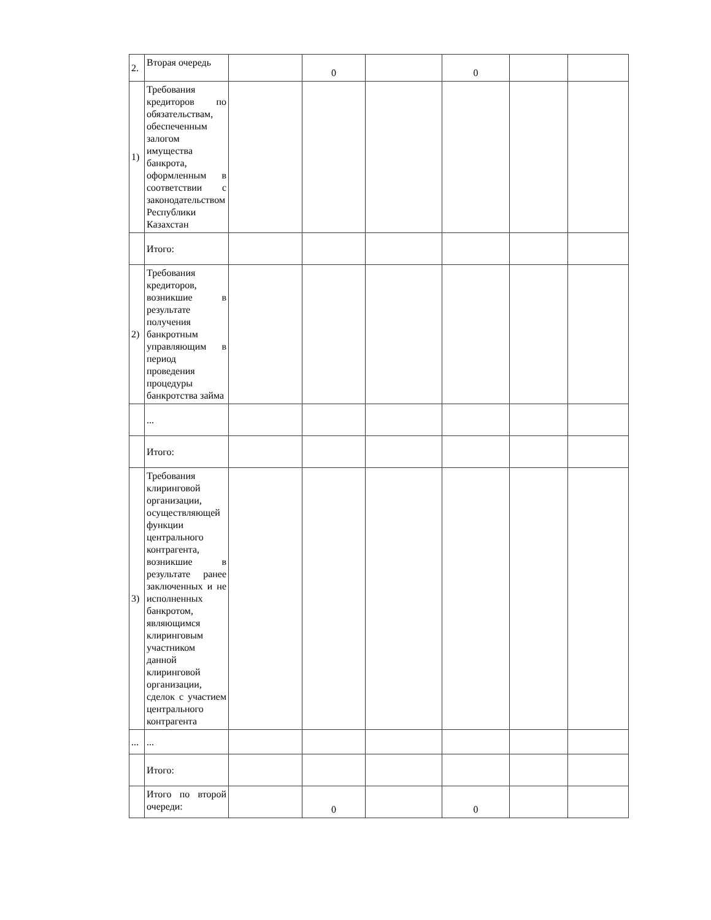| 2. | Вторая очередь | | 0 | | 0 | | |
| 1) | Требования кредиторов по обязательствам, обеспеченным залогом имущества банкрота, оформленным в соответствии с законодательством Республики Казахстан | | | | | | |
| | Итого: | | | | | | |
| 2) | Требования кредиторов, возникшие в результате получения банкротным управляющим в период проведения процедуры банкротства займа | | | | | | |
| | ... | | | | | | |
| | Итого: | | | | | | |
| 3) | Требования клиринговой организации, осуществляющей функции центрального контрагента, возникшие в результате ранее заключенных и не исполненных банкротом, являющимся клиринговым участником данной клиринговой организации, сделок с участием центрального контрагента | | | | | | |
| ... | ... | | | | | | |
| | Итого: | | | | | | |
| | Итого по второй очереди: | | 0 | | 0 | | |